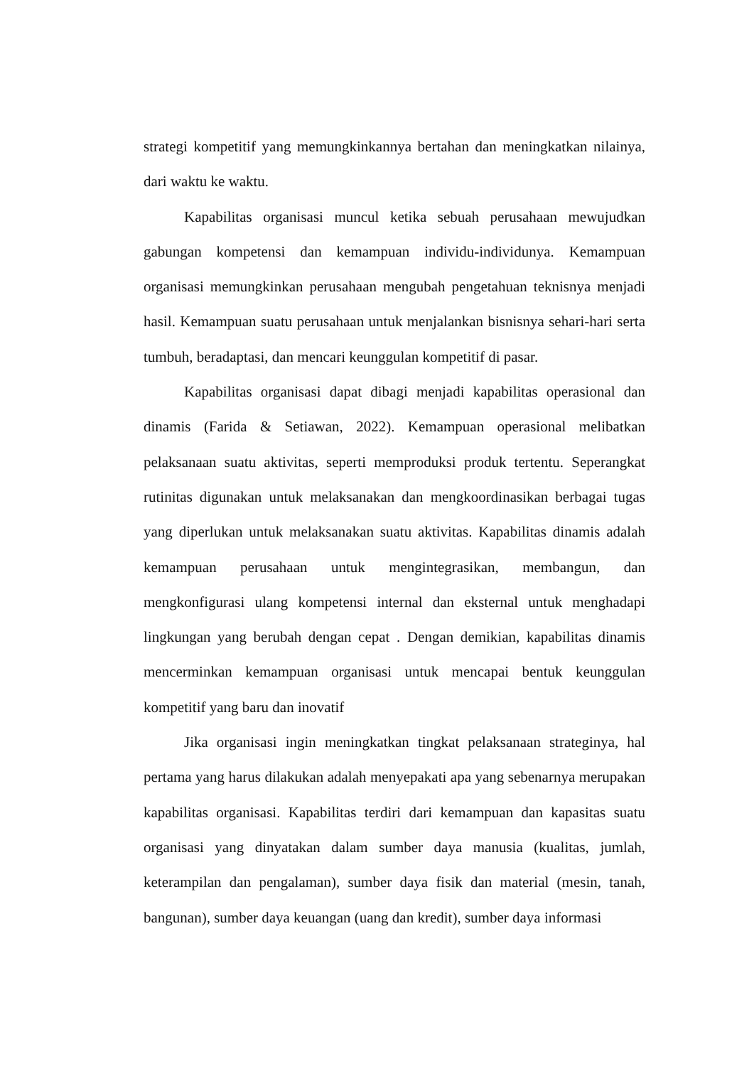strategi kompetitif yang memungkinkannya bertahan dan meningkatkan nilainya, dari waktu ke waktu.
Kapabilitas organisasi muncul ketika sebuah perusahaan mewujudkan gabungan kompetensi dan kemampuan individu-individunya. Kemampuan organisasi memungkinkan perusahaan mengubah pengetahuan teknisnya menjadi hasil. Kemampuan suatu perusahaan untuk menjalankan bisnisnya sehari-hari serta tumbuh, beradaptasi, dan mencari keunggulan kompetitif di pasar.
Kapabilitas organisasi dapat dibagi menjadi kapabilitas operasional dan dinamis (Farida & Setiawan, 2022). Kemampuan operasional melibatkan pelaksanaan suatu aktivitas, seperti memproduksi produk tertentu. Seperangkat rutinitas digunakan untuk melaksanakan dan mengkoordinasikan berbagai tugas yang diperlukan untuk melaksanakan suatu aktivitas. Kapabilitas dinamis adalah kemampuan perusahaan untuk mengintegrasikan, membangun, dan mengkonfigurasi ulang kompetensi internal dan eksternal untuk menghadapi lingkungan yang berubah dengan cepat . Dengan demikian, kapabilitas dinamis mencerminkan kemampuan organisasi untuk mencapai bentuk keunggulan kompetitif yang baru dan inovatif
Jika organisasi ingin meningkatkan tingkat pelaksanaan strateginya, hal pertama yang harus dilakukan adalah menyepakati apa yang sebenarnya merupakan kapabilitas organisasi. Kapabilitas terdiri dari kemampuan dan kapasitas suatu organisasi yang dinyatakan dalam sumber daya manusia (kualitas, jumlah, keterampilan dan pengalaman), sumber daya fisik dan material (mesin, tanah, bangunan), sumber daya keuangan (uang dan kredit), sumber daya informasi